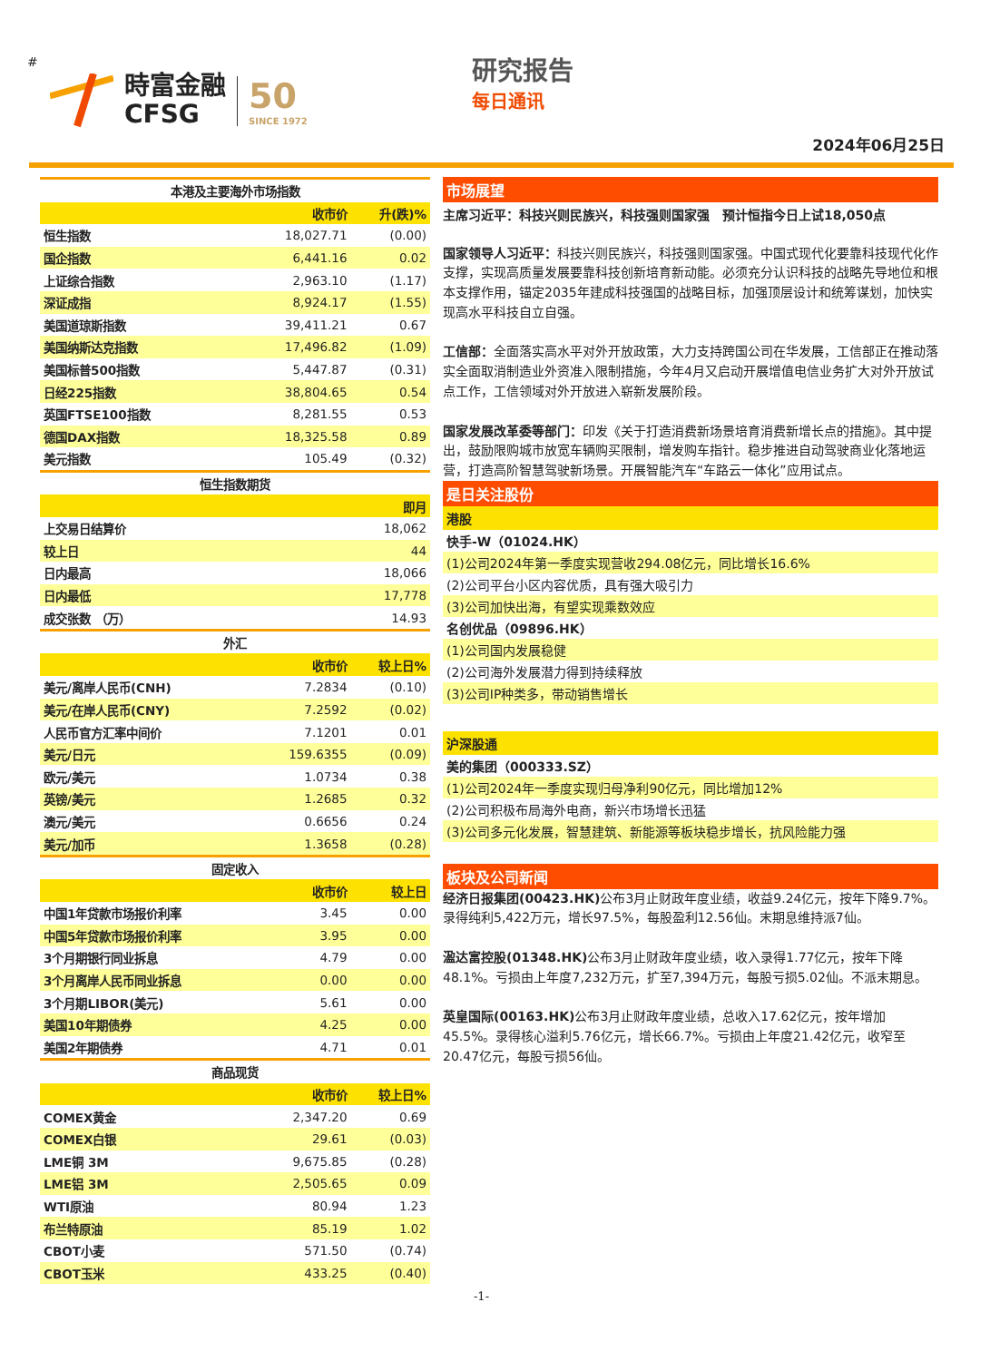#
時富金融
CFSG
50
SINCE 1972
研究报告
每日通讯
2024年06月25日
| 本港及主要海外市场指数 | | |
| --- | --- | --- |
| | 收市价 | 升(跌)% |
| 恒生指数 | 18,027.71 | (0.00) |
| 国企指数 | 6,441.16 | 0.02 |
| 上证综合指数 | 2,963.10 | (1.17) |
| 深证成指 | 8,924.17 | (1.55) |
| 美国道琼斯指数 | 39,411.21 | 0.67 |
| 美国纳斯达克指数 | 17,496.82 | (1.09) |
| 美国标普500指数 | 5,447.87 | (0.31) |
| 日经225指数 | 38,804.65 | 0.54 |
| 英国FTSE100指数 | 8,281.55 | 0.53 |
| 德国DAX指数 | 18,325.58 | 0.89 |
| 美元指数 | 105.49 | (0.32) |
| 恒生指数期货 | | |
| | | 即月 |
| 上交易日结算价 | | 18,062 |
| 较上日 | | 44 |
| 日内最高 | | 18,066 |
| 日内最低 | | 17,778 |
| 成交张数 （万） | | 14.93 |
| 外汇 | | |
| | 收市价 | 较上日% |
| 美元/离岸人民币(CNH) | 7.2834 | (0.10) |
| 美元/在岸人民币(CNY) | 7.2592 | (0.02) |
| 人民币官方汇率中间价 | 7.1201 | 0.01 |
| 美元/日元 | 159.6355 | (0.09) |
| 欧元/美元 | 1.0734 | 0.38 |
| 英镑/美元 | 1.2685 | 0.32 |
| 澳元/美元 | 0.6656 | 0.24 |
| 美元/加币 | 1.3658 | (0.28) |
| 固定收入 | | |
| | 收市价 | 较上日 |
| 中国1年贷款市场报价利率 | 3.45 | 0.00 |
| 中国5年贷款市场报价利率 | 3.95 | 0.00 |
| 3个月期银行同业拆息 | 4.79 | 0.00 |
| 3个月离岸人民币同业拆息 | 0.00 | 0.00 |
| 3个月期LIBOR(美元) | 5.61 | 0.00 |
| 美国10年期债券 | 4.25 | 0.00 |
| 美国2年期债券 | 4.71 | 0.01 |
| 商品现货 | | |
| | 收市价 | 较上日% |
| COMEX黄金 | 2,347.20 | 0.69 |
| COMEX白银 | 29.61 | (0.03) |
| LME铜 3M | 9,675.85 | (0.28) |
| LME铝 3M | 2,505.65 | 0.09 |
| WTI原油 | 80.94 | 1.23 |
| 布兰特原油 | 85.19 | 1.02 |
| CBOT小麦 | 571.50 | (0.74) |
| CBOT玉米 | 433.25 | (0.40) |
市场展望
主席习近平：科技兴则民族兴，科技强则国家强　预计恒指今日上试18,050点
国家领导人习近平：科技兴则民族兴，科技强则国家强。中国式现代化要靠科技现代化作支撑，实现高质量发展要靠科技创新培育新动能。必须充分认识科技的战略先导地位和根本支撑作用，锚定2035年建成科技强国的战略目标，加强顶层设计和统筹谋划，加快实现高水平科技自立自强。
工信部：全面落实高水平对外开放政策，大力支持跨国公司在华发展，工信部正在推动落实全面取消制造业外资准入限制措施，今年4月又启动开展增值电信业务扩大对外开放试点工作，工信领域对外开放进入崭新发展阶段。
国家发展改革委等部门：印发《关于打造消费新场景培育消费新增长点的措施》。其中提出，鼓励限购城市放宽车辆购买限制，增发购车指针。稳步推进自动驾驶商业化落地运营，打造高阶智慧驾驶新场景。开展智能汽车“车路云一体化”应用试点。
是日关注股份
港股
快手-W（01024.HK）
(1)公司2024年第一季度实现营收294.08亿元，同比增长16.6%
(2)公司平台小区内容优质，具有强大吸引力
(3)公司加快出海，有望实现乘数效应
名创优品（09896.HK）
(1)公司国内发展稳健
(2)公司海外发展潜力得到持续释放
(3)公司IP种类多，带动销售增长
沪深股通
美的集团（000333.SZ）
(1)公司2024年一季度实现归母净利90亿元，同比增加12%
(2)公司积极布局海外电商，新兴市场增长迅猛
(3)公司多元化发展，智慧建筑、新能源等板块稳步增长，抗风险能力强
板块及公司新闻
经济日报集团(00423.HK) 公布3月止财政年度业绩，收益9.24亿元，按年下降9.7%。录得纯利5,422万元，增长97.5%，每股盈利12.56仙。末期息维持派7仙。
溋达富控股(01348.HK) 公布3月止财政年度业绩，收入录得1.77亿元，按年下降48.1%。亏损由上年度7,232万元，扩至7,394万元，每股亏损5.02仙。不派末期息。
英皇国际(00163.HK) 公布3月止财政年度业绩，总收入17.62亿元，按年增加45.5%。录得核心溢利5.76亿元，增长66.7%。亏损由上年度21.42亿元，收窄至20.47亿元，每股亏损56仙。
-1-